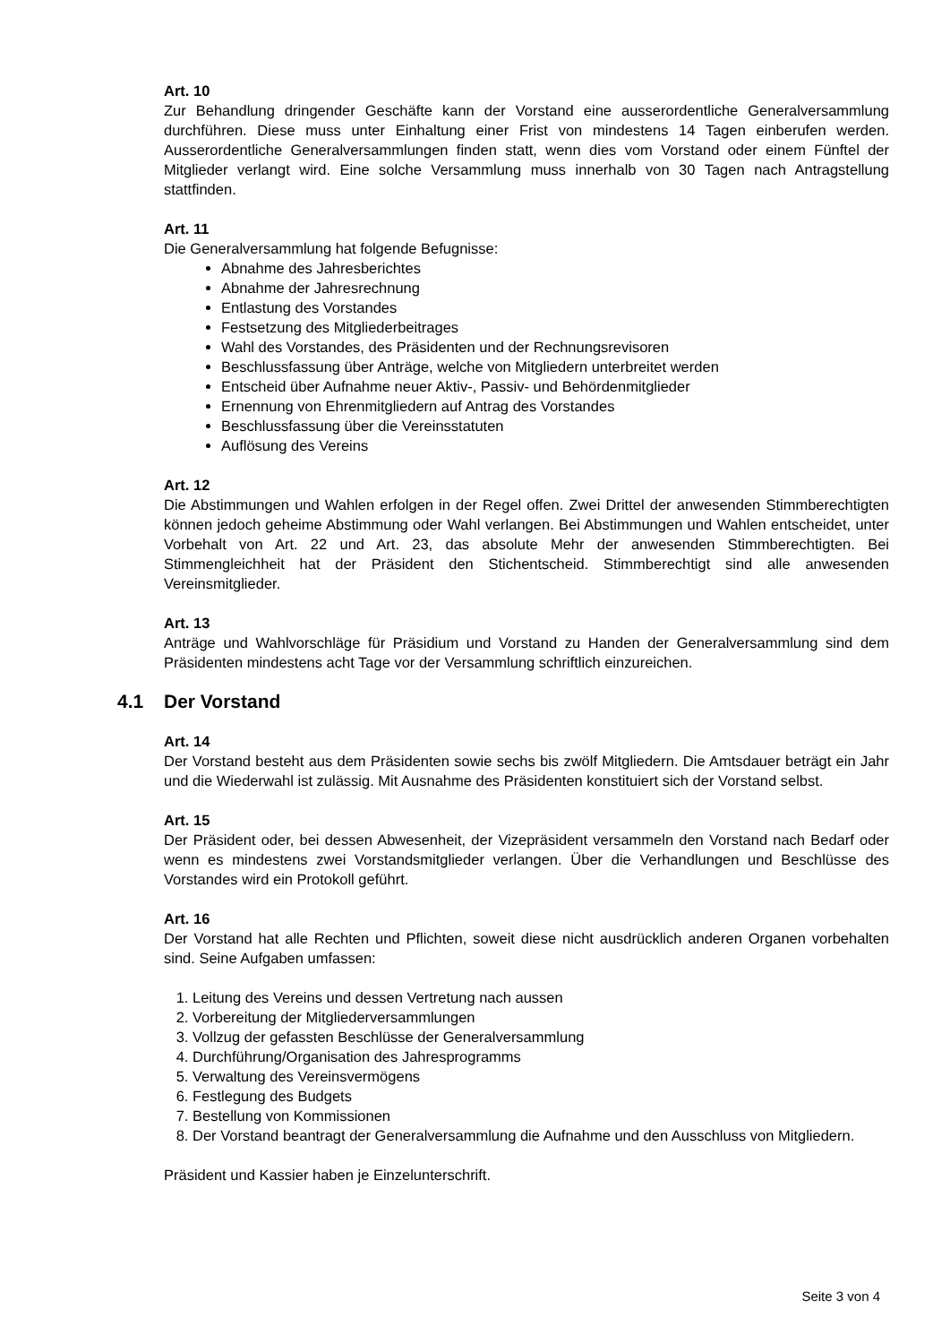Art. 10
Zur Behandlung dringender Geschäfte kann der Vorstand eine ausserordentliche Generalversammlung durchführen. Diese muss unter Einhaltung einer Frist von mindestens 14 Tagen einberufen werden. Ausserordentliche Generalversammlungen finden statt, wenn dies vom Vorstand oder einem Fünftel der Mitglieder verlangt wird. Eine solche Versammlung muss innerhalb von 30 Tagen nach Antragstellung stattfinden.
Art. 11
Die Generalversammlung hat folgende Befugnisse:
Abnahme des Jahresberichtes
Abnahme der Jahresrechnung
Entlastung des Vorstandes
Festsetzung des Mitgliederbeitrages
Wahl des Vorstandes, des Präsidenten und der Rechnungsrevisoren
Beschlussfassung über Anträge, welche von Mitgliedern unterbreitet werden
Entscheid über Aufnahme neuer Aktiv-, Passiv- und Behördenmitglieder
Ernennung von Ehrenmitgliedern auf Antrag des Vorstandes
Beschlussfassung über die Vereinsstatuten
Auflösung des Vereins
Art. 12
Die Abstimmungen und Wahlen erfolgen in der Regel offen. Zwei Drittel der anwesenden Stimmberechtigten können jedoch geheime Abstimmung oder Wahl verlangen. Bei Abstimmungen und Wahlen entscheidet, unter Vorbehalt von Art. 22 und Art. 23, das absolute Mehr der anwesenden Stimmberechtigten. Bei Stimmengleichheit hat der Präsident den Stichentscheid. Stimmberechtigt sind alle anwesenden Vereinsmitglieder.
Art. 13
Anträge und Wahlvorschläge für Präsidium und Vorstand zu Handen der Generalversammlung sind dem Präsidenten mindestens acht Tage vor der Versammlung schriftlich einzureichen.
4.1 Der Vorstand
Art. 14
Der Vorstand besteht aus dem Präsidenten sowie sechs bis zwölf Mitgliedern. Die Amtsdauer beträgt ein Jahr und die Wiederwahl ist zulässig. Mit Ausnahme des Präsidenten konstituiert sich der Vorstand selbst.
Art. 15
Der Präsident oder, bei dessen Abwesenheit, der Vizepräsident versammeln den Vorstand nach Bedarf oder wenn es mindestens zwei Vorstandsmitglieder verlangen. Über die Verhandlungen und Beschlüsse des Vorstandes wird ein Protokoll geführt.
Art. 16
Der Vorstand hat alle Rechten und Pflichten, soweit diese nicht ausdrücklich anderen Organen vorbehalten sind. Seine Aufgaben umfassen:
1. Leitung des Vereins und dessen Vertretung nach aussen
2. Vorbereitung der Mitgliederversammlungen
3. Vollzug der gefassten Beschlüsse der Generalversammlung
4. Durchführung/Organisation des Jahresprogramms
5. Verwaltung des Vereinsvermögens
6. Festlegung des Budgets
7. Bestellung von Kommissionen
8. Der Vorstand beantragt der Generalversammlung die Aufnahme und den Ausschluss von Mitgliedern.
Präsident und Kassier haben je Einzelunterschrift.
Seite 3 von 4